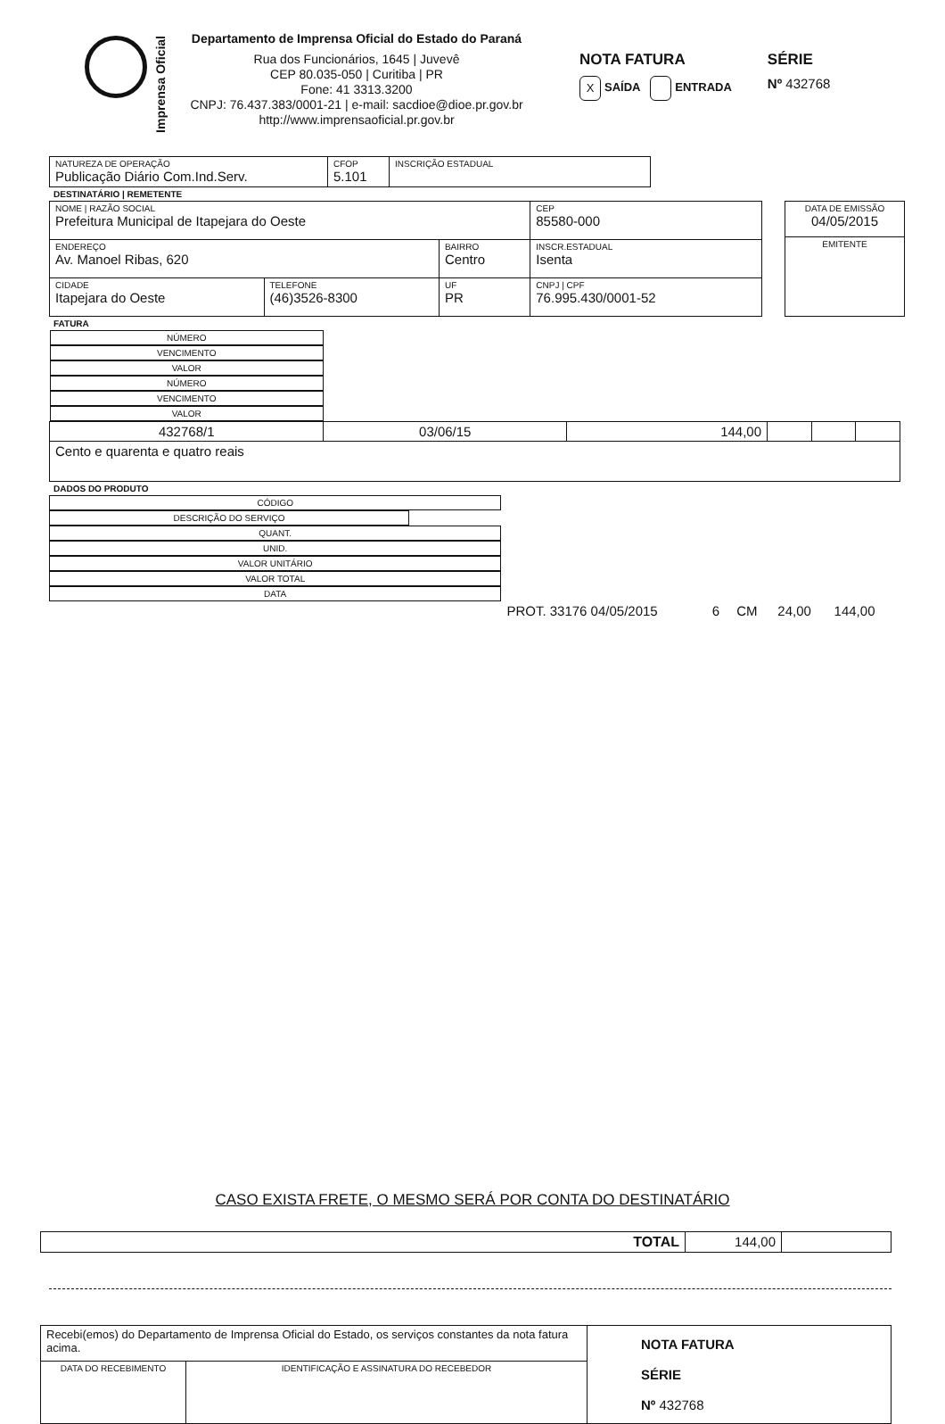Imprensa Oficial
Departamento de Imprensa Oficial do Estado do Paraná
Rua dos Funcionários, 1645 | Juvevê
CEP 80.035-050 | Curitiba | PR
Fone: 41 3313.3200
CNPJ: 76.437.383/0001-21 | e-mail: sacdioe@dioe.pr.gov.br
http://www.imprensaoficial.pr.gov.br
NOTA FATURA
X SAÍDA ENTRADA
SÉRIE
Nº 432768
| NATUREZA DE OPERAÇÃO Publicação Diário Com.Ind.Serv. | CFOP 5.101 | INSCRIÇÃO ESTADUAL |
DESTINATÁRIO | REMETENTE
| NOME / RAZÃO SOCIAL Prefeitura Municipal de Itapejara do Oeste | | | CEP 85580-000 | |
| ENDEREÇO Av. Manoel Ribas, 620 | | BAIRRO Centro | | INSCR.ESTADUAL Isenta |
| CIDADE Itapejara do Oeste | TELEFONE (46)3526-8300 | UF PR | CNPJ / CPF 76.995.430/0001-52 | |
| DATA DE EMISSÃO 04/05/2015 |
| EMITENTE |
FATURA
| NÚMERO | VENCIMENTO | VALOR | NÚMERO | VENCIMENTO | VALOR |
| --- | --- | --- | --- | --- | --- |
| 432768/1 | 03/06/15 | 144,00 | | | |
| Cento e quarenta e quatro reais | | | | | |
DADOS DO PRODUTO
| CÓDIGO | DESCRIÇÃO DO SERVIÇO | QUANT. | UNID. | VALOR UNITÁRIO | VALOR TOTAL | DATA |
| --- | --- | --- | --- | --- | --- | --- |
| | PROT. 33176 04/05/2015 | 6 | CM | 24,00 | 144,00 | |
CASO EXISTA FRETE, O MESMO SERÁ POR CONTA DO DESTINATÁRIO
| TOTAL | 144,00 | |
| Recebi(emos) do Departamento de Imprensa Oficial do Estado, os serviços constantes da nota fatura acima. | | NOTA FATURA SÉRIE Nº 432768 |
| DATA DO RECEBIMENTO | IDENTIFICAÇÃO E ASSINATURA DO RECEBEDOR | |